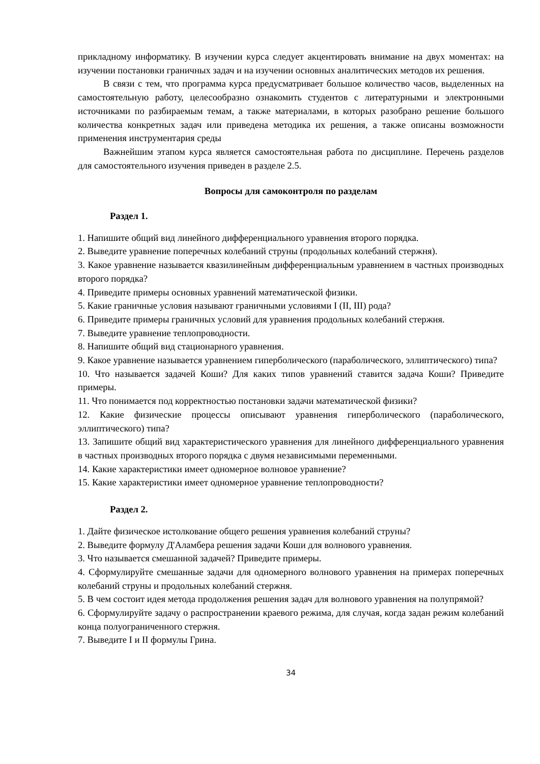прикладному информатику. В изучении курса следует акцентировать внимание на двух моментах: на изучении постановки граничных задач и на изучении основных аналитических методов их решения.
В связи с тем, что программа курса предусматривает большое количество часов, выделенных на самостоятельную работу, целесообразно ознакомить студентов с литературными и электронными источниками по разбираемым темам, а также материалами, в которых разобрано решение большого количества конкретных задач или приведена методика их решения, а также описаны возможности применения инструментария среды
Важнейшим этапом курса является самостоятельная работа по дисциплине. Перечень разделов для самостоятельного изучения приведен в разделе 2.5.
Вопросы для самоконтроля по разделам
Раздел 1.
1. Напишите общий вид линейного дифференциального уравнения второго порядка.
2. Выведите уравнение поперечных колебаний струны (продольных колебаний стержня).
3. Какое уравнение называется квазилинейным дифференциальным уравнением в частных производных второго порядка?
4. Приведите примеры основных уравнений математической физики.
5. Какие граничные условия называют граничными условиями I (II, III) рода?
6. Приведите примеры граничных условий для уравнения продольных колебаний стержня.
7. Выведите уравнение теплопроводности.
8. Напишите общий вид стационарного уравнения.
9. Какое уравнение называется уравнением гиперболического (параболического, эллиптического) типа?
10. Что называется задачей Коши? Для каких типов уравнений ставится задача Коши? Приведите примеры.
11. Что понимается под корректностью постановки задачи математической физики?
12. Какие физические процессы описывают уравнения гиперболического (параболического, эллиптического) типа?
13. Запишите общий вид характеристического уравнения для линейного дифференциального уравнения в частных производных второго порядка с двумя независимыми переменными.
14. Какие характеристики имеет одномерное волновое уравнение?
15. Какие характеристики имеет одномерное уравнение теплопроводности?
Раздел 2.
1. Дайте физическое истолкование общего решения уравнения колебаний струны?
2. Выведите формулу Д'Аламбера решения задачи Коши для волнового уравнения.
3. Что называется смешанной задачей? Приведите примеры.
4. Сформулируйте смешанные задачи для одномерного волнового уравнения на примерах поперечных колебаний струны и продольных колебаний стержня.
5. В чем состоит идея метода продолжения решения задач для волнового уравнения на полупрямой?
6. Сформулируйте задачу о распространении краевого режима, для случая, когда задан режим колебаний конца полуограниченного стержня.
7. Выведите I и II формулы Грина.
34